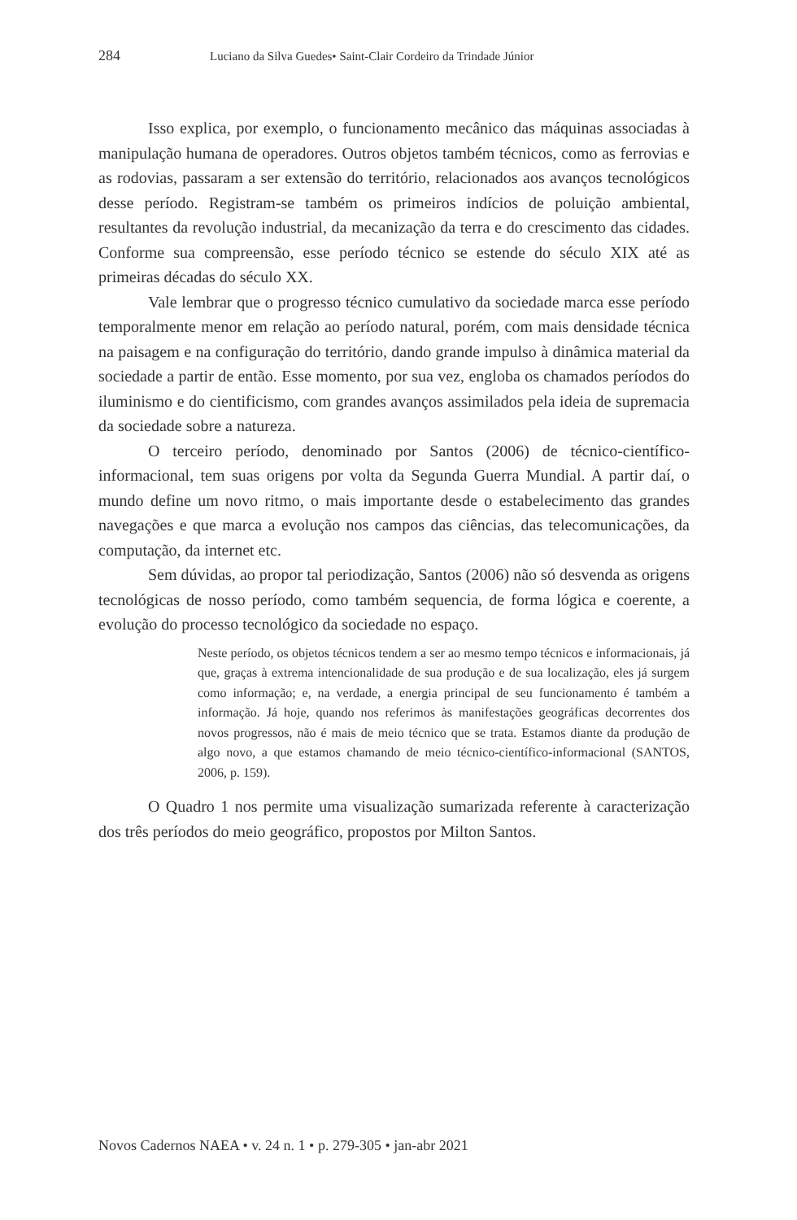284 Luciano da Silva Guedes• Saint-Clair Cordeiro da Trindade Júnior
Isso explica, por exemplo, o funcionamento mecânico das máquinas associadas à manipulação humana de operadores. Outros objetos também técnicos, como as ferrovias e as rodovias, passaram a ser extensão do território, relacionados aos avanços tecnológicos desse período. Registram-se também os primeiros indícios de poluição ambiental, resultantes da revolução industrial, da mecanização da terra e do crescimento das cidades. Conforme sua compreensão, esse período técnico se estende do século XIX até as primeiras décadas do século XX.
Vale lembrar que o progresso técnico cumulativo da sociedade marca esse período temporalmente menor em relação ao período natural, porém, com mais densidade técnica na paisagem e na configuração do território, dando grande impulso à dinâmica material da sociedade a partir de então. Esse momento, por sua vez, engloba os chamados períodos do iluminismo e do cientificismo, com grandes avanços assimilados pela ideia de supremacia da sociedade sobre a natureza.
O terceiro período, denominado por Santos (2006) de técnico-científico-informacional, tem suas origens por volta da Segunda Guerra Mundial. A partir daí, o mundo define um novo ritmo, o mais importante desde o estabelecimento das grandes navegações e que marca a evolução nos campos das ciências, das telecomunicações, da computação, da internet etc.
Sem dúvidas, ao propor tal periodização, Santos (2006) não só desvenda as origens tecnológicas de nosso período, como também sequencia, de forma lógica e coerente, a evolução do processo tecnológico da sociedade no espaço.
Neste período, os objetos técnicos tendem a ser ao mesmo tempo técnicos e informacionais, já que, graças à extrema intencionalidade de sua produção e de sua localização, eles já surgem como informação; e, na verdade, a energia principal de seu funcionamento é também a informação. Já hoje, quando nos referimos às manifestações geográficas decorrentes dos novos progressos, não é mais de meio técnico que se trata. Estamos diante da produção de algo novo, a que estamos chamando de meio técnico-científico-informacional (SANTOS, 2006, p. 159).
O Quadro 1 nos permite uma visualização sumarizada referente à caracterização dos três períodos do meio geográfico, propostos por Milton Santos.
Novos Cadernos NAEA • v. 24 n. 1 • p. 279-305 • jan-abr 2021